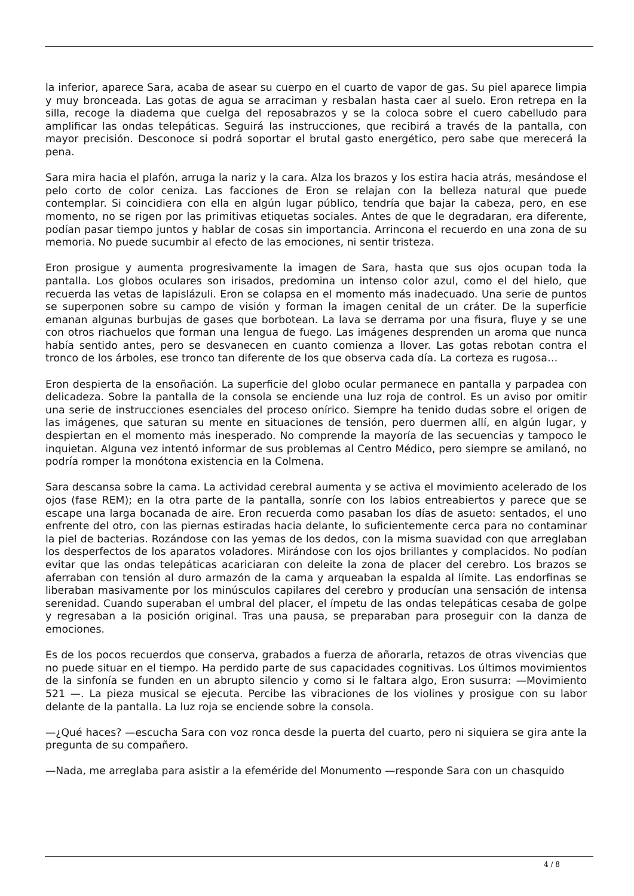la inferior, aparece Sara, acaba de asear su cuerpo en el cuarto de vapor de gas. Su piel aparece limpia y muy bronceada. Las gotas de agua se arraciman y resbalan hasta caer al suelo. Eron retrepa en la silla, recoge la diadema que cuelga del reposabrazos y se la coloca sobre el cuero cabelludo para amplificar las ondas telepáticas. Seguirá las instrucciones, que recibirá a través de la pantalla, con mayor precisión. Desconoce si podrá soportar el brutal gasto energético, pero sabe que merecerá la pena.
Sara mira hacia el plafón, arruga la nariz y la cara. Alza los brazos y los estira hacia atrás, mesándose el pelo corto de color ceniza. Las facciones de Eron se relajan con la belleza natural que puede contemplar. Si coincidiera con ella en algún lugar público, tendría que bajar la cabeza, pero, en ese momento, no se rigen por las primitivas etiquetas sociales. Antes de que le degradaran, era diferente, podían pasar tiempo juntos y hablar de cosas sin importancia. Arrincona el recuerdo en una zona de su memoria. No puede sucumbir al efecto de las emociones, ni sentir tristeza.
Eron prosigue y aumenta progresivamente la imagen de Sara, hasta que sus ojos ocupan toda la pantalla. Los globos oculares son irisados, predomina un intenso color azul, como el del hielo, que recuerda las vetas de lapislázuli. Eron se colapsa en el momento más inadecuado. Una serie de puntos se superponen sobre su campo de visión y forman la imagen cenital de un cráter. De la superficie emanan algunas burbujas de gases que borbotean. La lava se derrama por una fisura, fluye y se une con otros riachuelos que forman una lengua de fuego. Las imágenes desprenden un aroma que nunca había sentido antes, pero se desvanecen en cuanto comienza a llover. Las gotas rebotan contra el tronco de los árboles, ese tronco tan diferente de los que observa cada día. La corteza es rugosa…
Eron despierta de la ensoñación. La superficie del globo ocular permanece en pantalla y parpadea con delicadeza. Sobre la pantalla de la consola se enciende una luz roja de control. Es un aviso por omitir una serie de instrucciones esenciales del proceso onírico. Siempre ha tenido dudas sobre el origen de las imágenes, que saturan su mente en situaciones de tensión, pero duermen allí, en algún lugar, y despiertan en el momento más inesperado. No comprende la mayoría de las secuencias y tampoco le inquietan. Alguna vez intentó informar de sus problemas al Centro Médico, pero siempre se amilanó, no podría romper la monótona existencia en la Colmena.
Sara descansa sobre la cama. La actividad cerebral aumenta y se activa el movimiento acelerado de los ojos (fase REM); en la otra parte de la pantalla, sonríe con los labios entreabiertos y parece que se escape una larga bocanada de aire. Eron recuerda como pasaban los días de asueto: sentados, el uno enfrente del otro, con las piernas estiradas hacia delante, lo suficientemente cerca para no contaminar la piel de bacterias. Rozándose con las yemas de los dedos, con la misma suavidad con que arreglaban los desperfectos de los aparatos voladores. Mirándose con los ojos brillantes y complacidos. No podían evitar que las ondas telepáticas acariciaran con deleite la zona de placer del cerebro. Los brazos se aferraban con tensión al duro armazón de la cama y arqueaban la espalda al límite. Las endorfinas se liberaban masivamente por los minúsculos capilares del cerebro y producían una sensación de intensa serenidad. Cuando superaban el umbral del placer, el ímpetu de las ondas telepáticas cesaba de golpe y regresaban a la posición original. Tras una pausa, se preparaban para proseguir con la danza de emociones.
Es de los pocos recuerdos que conserva, grabados a fuerza de añorarla, retazos de otras vivencias que no puede situar en el tiempo. Ha perdido parte de sus capacidades cognitivas. Los últimos movimientos de la sinfonía se funden en un abrupto silencio y como si le faltara algo, Eron susurra: —Movimiento 521 —. La pieza musical se ejecuta. Percibe las vibraciones de los violines y prosigue con su labor delante de la pantalla. La luz roja se enciende sobre la consola.
—¿Qué haces? —escucha Sara con voz ronca desde la puerta del cuarto, pero ni siquiera se gira ante la pregunta de su compañero.
—Nada, me arreglaba para asistir a la efeméride del Monumento —responde Sara con un chasquido
4 / 8